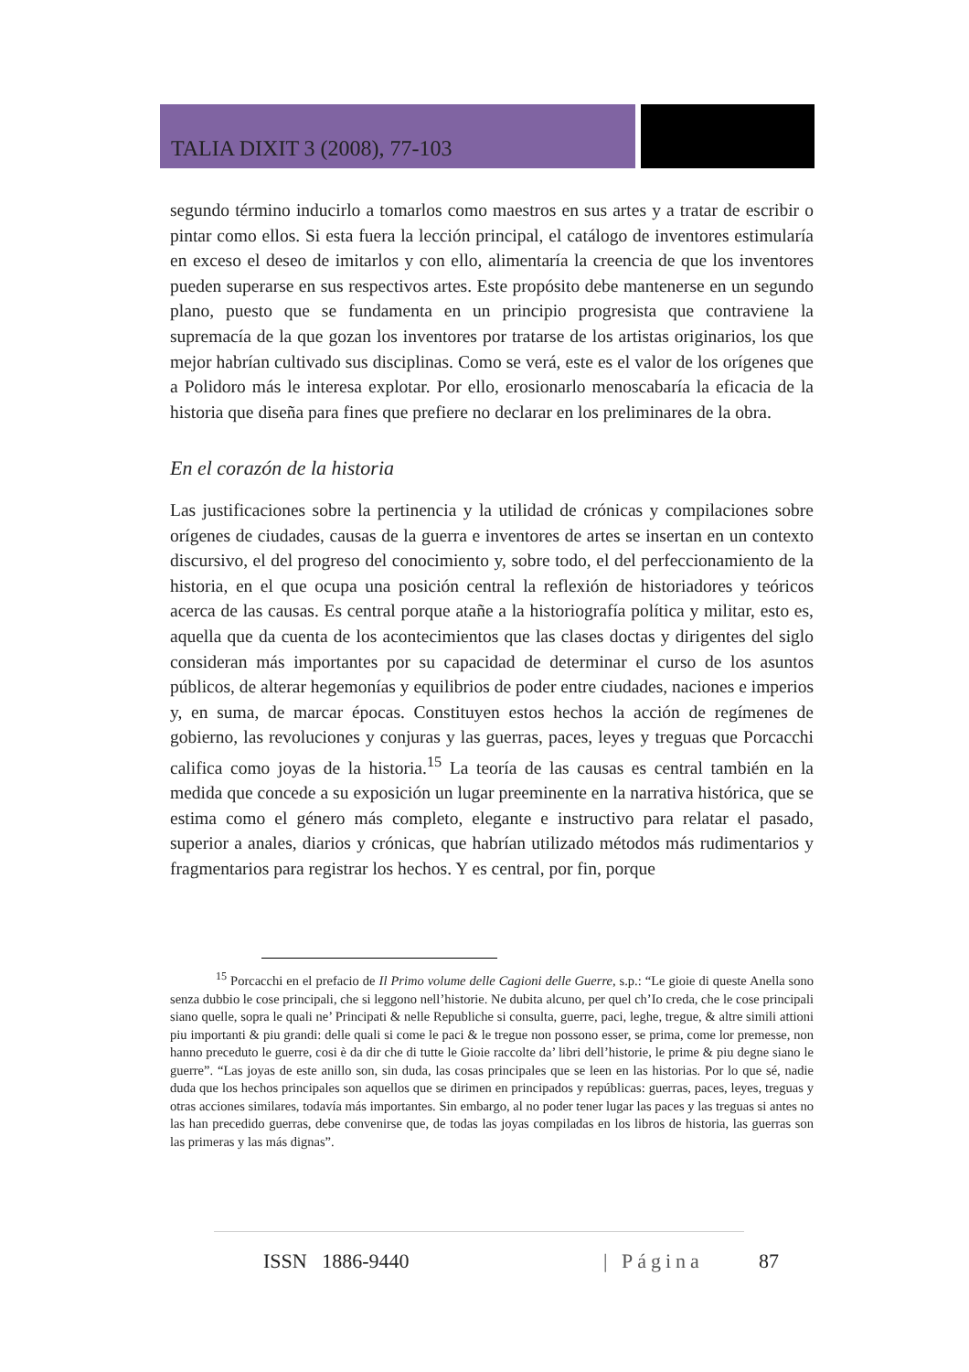TALIA DIXIT 3 (2008), 77-103
segundo término inducirlo a tomarlos como maestros en sus artes y a tratar de escribir o pintar como ellos. Si esta fuera la lección principal, el catálogo de inventores estimularía en exceso el deseo de imitarlos y con ello, alimentaría la creencia de que los inventores pueden superarse en sus respectivos artes. Este propósito debe mantenerse en un segundo plano, puesto que se fundamenta en un principio progresista que contraviene la supremacía de la que gozan los inventores por tratarse de los artistas originarios, los que mejor habrían cultivado sus disciplinas. Como se verá, este es el valor de los orígenes que a Polidoro más le interesa explotar. Por ello, erosionarlo menoscabaría la eficacia de la historia que diseña para fines que prefiere no declarar en los preliminares de la obra.
En el corazón de la historia
Las justificaciones sobre la pertinencia y la utilidad de crónicas y compilaciones sobre orígenes de ciudades, causas de la guerra e inventores de artes se insertan en un contexto discursivo, el del progreso del conocimiento y, sobre todo, el del perfeccionamiento de la historia, en el que ocupa una posición central la reflexión de historiadores y teóricos acerca de las causas. Es central porque atañe a la historiografía política y militar, esto es, aquella que da cuenta de los acontecimientos que las clases doctas y dirigentes del siglo consideran más importantes por su capacidad de determinar el curso de los asuntos públicos, de alterar hegemonías y equilibrios de poder entre ciudades, naciones e imperios y, en suma, de marcar épocas. Constituyen estos hechos la acción de regímenes de gobierno, las revoluciones y conjuras y las guerras, paces, leyes y treguas que Porcacchi califica como joyas de la historia.<sup>15</sup> La teoría de las causas es central también en la medida que concede a su exposición un lugar preeminente en la narrativa histórica, que se estima como el género más completo, elegante e instructivo para relatar el pasado, superior a anales, diarios y crónicas, que habrían utilizado métodos más rudimentarios y fragmentarios para registrar los hechos. Y es central, por fin, porque
<sup>15</sup> Porcacchi en el prefacio de Il Primo volume delle Cagioni delle Guerre, s.p.: “Le gioie di queste Anella sono senza dubbio le cose principali, che si leggono nell’historie. Ne dubita alcuno, per quel ch’Io creda, che le cose principali siano quelle, sopra le quali ne’ Principati & nelle Republiche si consulta, guerre, paci, leghe, tregue, & altre simili attioni piu importanti & piu grandi: delle quali si come le paci & le tregue non possono esser, se prima, come lor premesse, non hanno preceduto le guerre, cosi è da dir che di tutte le Gioie raccolte da’ libri dell’historie, le prime & piu degne siano le guerre”. “Las joyas de este anillo son, sin duda, las cosas principales que se leen en las historias. Por lo que sé, nadie duda que los hechos principales son aquellos que se dirimen en principados y repúblicas: guerras, paces, leyes, treguas y otras acciones similares, todavía más importantes. Sin embargo, al no poder tener lugar las paces y las treguas si antes no las han precedido guerras, debe convenirse que, de todas las joyas compiladas en los libros de historia, las guerras son las primeras y las más dignas”.
ISSN 1886-9440 | Página 87